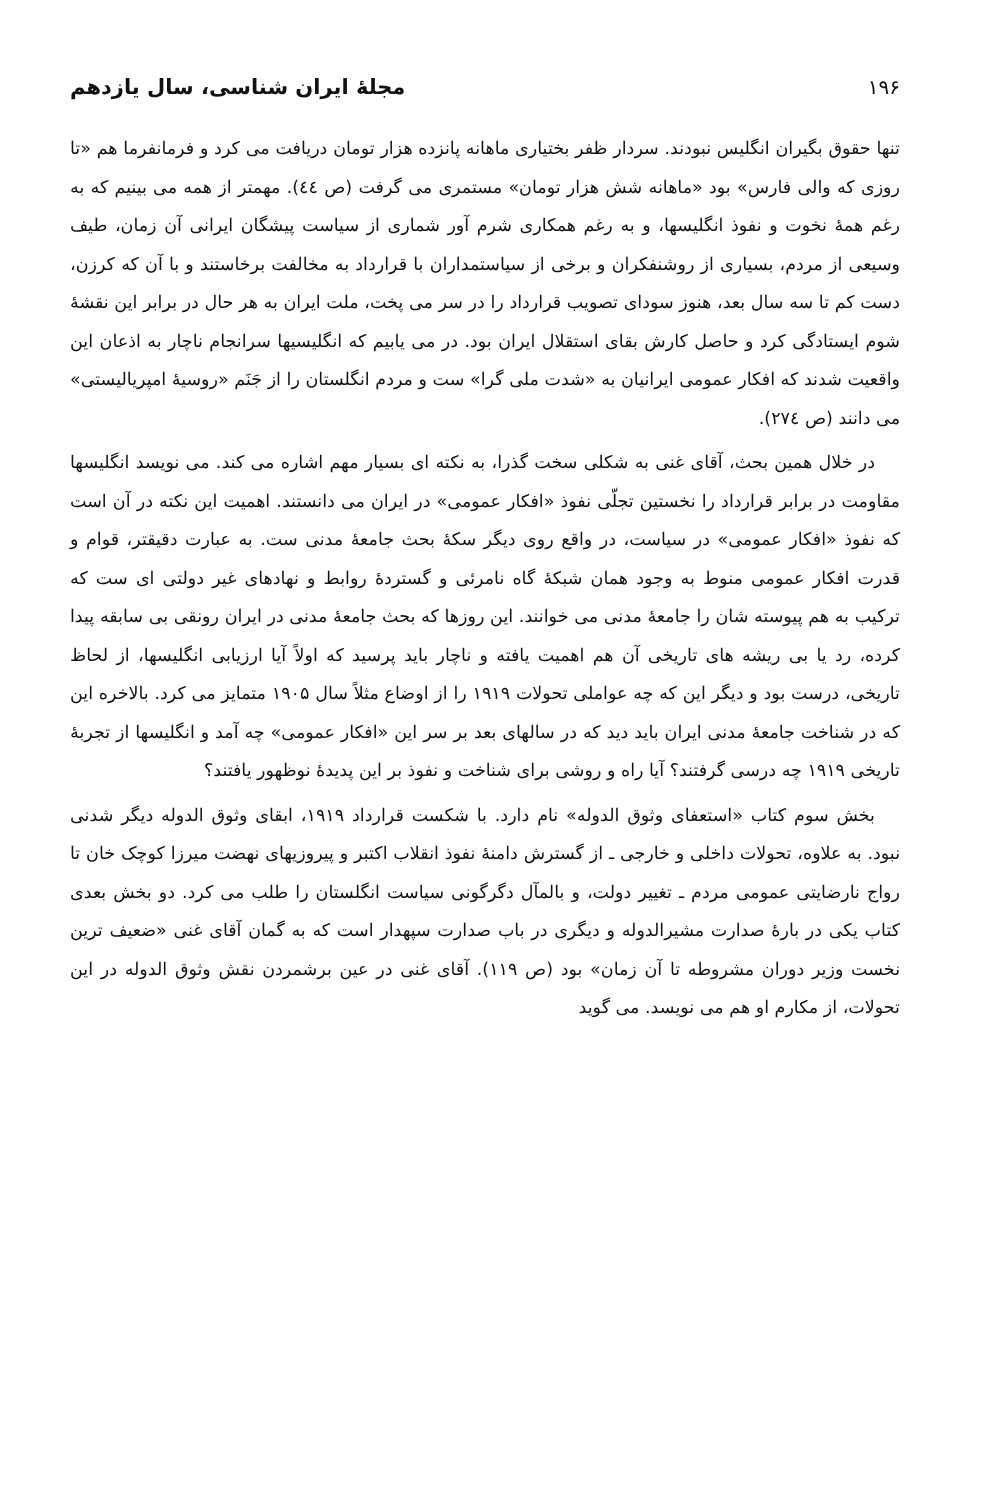۱۹۶
مجلهٔ ایران شناسی، سال یازدهم
تنها حقوق بگیران انگلیس نبودند. سردار ظفر بختیاری ماهانه پانزده هزار تومان دریافت می کرد و فرمانفرما هم «تا روزی که والی فارس» بود «ماهانه شش هزار تومان» مستمری می گرفت (ص ٤٤). مهمتر از همه می بینیم که به رغم همهٔ نخوت و نفوذ انگلیسها، و به رغم همکاری شرم آور شماری از سیاست پیشگان ایرانی آن زمان، طیف وسیعی از مردم، بسیاری از روشنفکران و برخی از سیاستمداران با قرارداد به مخالفت برخاستند و با آن که کرزن، دست کم تا سه سال بعد، هنوز سودای تصویب قرارداد را در سر می پخت، ملت ایران به هر حال در برابر این نقشهٔ شوم ایستادگی کرد و حاصل کارش بقای استقلال ایران بود. در می یابیم که انگلیسیها سرانجام ناچار به اذعان این واقعیت شدند که افکار عمومی ایرانیان به «شدت ملی گرا» ست و مردم انگلستان را از جَنَم «روسیهٔ امپریالیستی» می دانند (ص ۲۷٤).
در خلال همین بحث، آقای غنی به شکلی سخت گذرا، به نکته ای بسیار مهم اشاره می کند. می نویسد انگلیسها مقاومت در برابر قرارداد را نخستین تجلّی نفوذ «افکار عمومی» در ایران می دانستند. اهمیت این نکته در آن است که نفوذ «افکار عمومی» در سیاست، در واقع روی دیگر سکهٔ بحث جامعهٔ مدنی ست. به عبارت دقیقتر، قوام و قدرت افکار عمومی منوط به وجود همان شبکهٔ گاه نامرئی و گستردهٔ روابط و نهادهای غیر دولتی ای ست که ترکیب به هم پیوسته شان را جامعهٔ مدنی می خوانند. این روزها که بحث جامعهٔ مدنی در ایران رونقی بی سابقه پیدا کرده، رد یا بی ریشه های تاریخی آن هم اهمیت یافته و ناچار باید پرسید که اولاً آیا ارزیابی انگلیسها، از لحاظ تاریخی، درست بود و دیگر این که چه عواملی تحولات ۱۹۱۹ را از اوضاع مثلاً سال ۱۹۰۵ متمایز می کرد. بالاخره این که در شناخت جامعهٔ مدنی ایران باید دید که در سالهای بعد بر سر این «افکار عمومی» چه آمد و انگلیسها از تجربهٔ تاریخی ۱۹۱۹ چه درسی گرفتند؟ آیا راه و روشی برای شناخت و نفوذ بر این پدیدهٔ نوظهور یافتند؟
بخش سوم کتاب «استعفای وثوق الدوله» نام دارد. با شکست قرارداد ۱۹۱۹، ابقای وثوق الدوله دیگر شدنی نبود. به علاوه، تحولات داخلی و خارجی ـ از گسترش دامنهٔ نفوذ انقلاب اکتبر و پیروزیهای نهضت میرزا کوچک خان تا رواج نارضایتی عمومی مردم ـ تغییر دولت، و بالمآل دگرگونی سیاست انگلستان را طلب می کرد. دو بخش بعدی کتاب یکی در بارهٔ صدارت مشیرالدوله و دیگری در باب صدارت سپهدار است که به گمان آقای غنی «ضعیف ترین نخست وزیر دوران مشروطه تا آن زمان» بود (ص ۱۱۹). آقای غنی در عین برشمردن نقش وثوق الدوله در این تحولات، از مکارم او هم می نویسد. می گوید